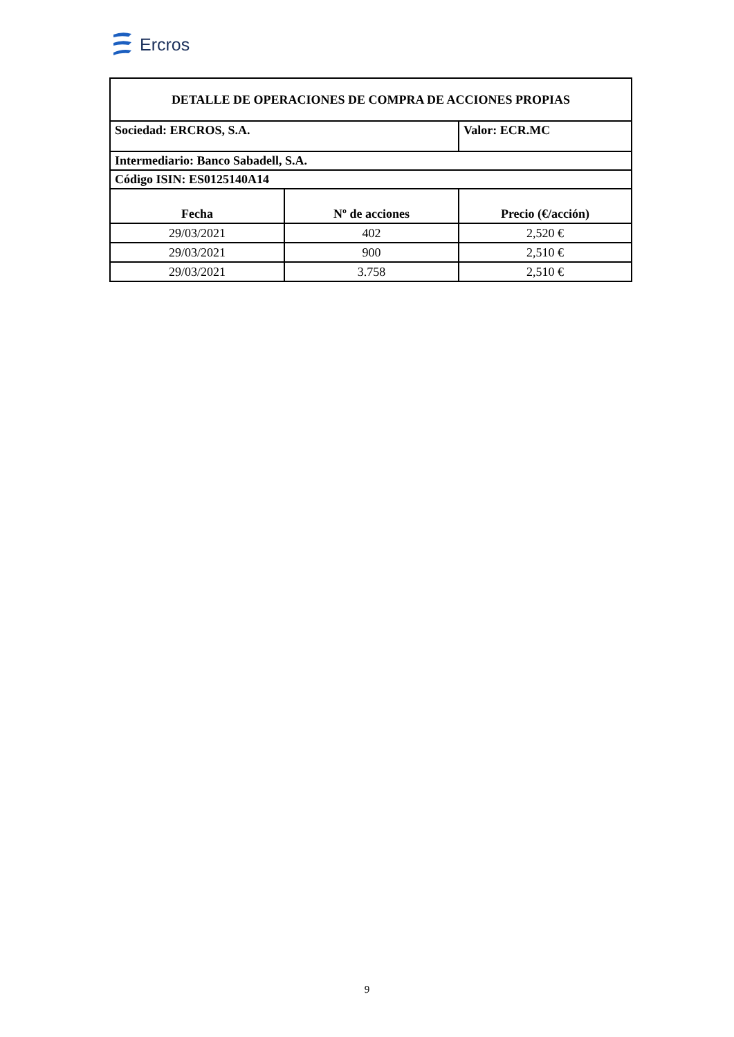Ercros
| DETALLE DE OPERACIONES DE COMPRA DE ACCIONES PROPIAS | | |
| Sociedad: ERCROS, S.A. | | Valor: ECR.MC |
| Intermediario: Banco Sabadell, S.A. | | |
| Código ISIN: ES0125140A14 | | |
| Fecha | Nº de acciones | Precio (€/acción) |
| 29/03/2021 | 402 | 2,520 € |
| 29/03/2021 | 900 | 2,510 € |
| 29/03/2021 | 3.758 | 2,510 € |
9